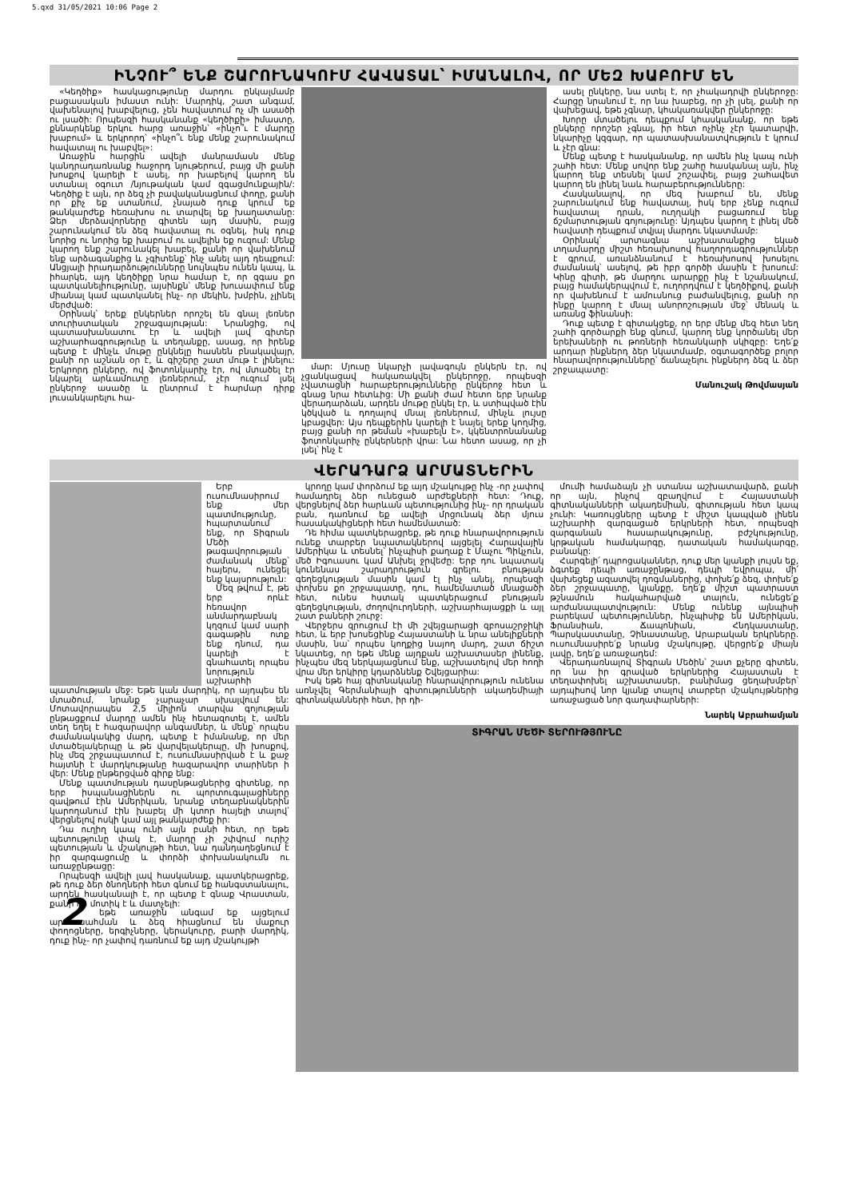5.qxd 31/05/2021 10:06 Page 2
ԻՆՉՈՒ՞ ԵՆՔ ՇԱՐՈՒՆԱԿՈՒՄ ՀԱՎԱՏԱԼ՝ ԻՄԱՆԱԼՈՎ, ՈՐ ՄԵԶ ԽԱԲՈՒՄ ԵՆ
«Կեղծիք» հասկացությունը մարդու ընկալմամբ բացասական իմաստ ունի: Մարդիկ, շատ անգամ, վախենալով խաբվելուց, չեն հավատում ոչ մի ասածի ու լսածի: Որպեսզի հասկանանք «կեղծիքի» իմաստը, քննարկենք երկու հարց առաջին՝ «ինչո՞ւ է մարդը խաբում» և երկրորդ՝ «ինչո՞ւ ենք մենք շարունակում հավատալ ու խաբվել»:
Առաջին հարցին ավելի մանրամասն մենք կանդրադառնանք հաջորդ նյութերում, բայց մի քանի խոսքով կարելի է ասել, որ խաբելով կարող են ստանալ օգուտ /նյութական կամ զգացմունքային/: Կեղծիք է այն, որ ձեզ չի բավականացնում փողը, քանի որ քիչ եք ստանում, չնայած դուք կրում եք թանկարժեք հեռախոս ու տարվել եք խաղատանը: Ձեր մերձավորները գիտեն այդ մասին, բայց շարունակում են ձեզ հավատալ ու օգնել, իսկ դուք նորից ու նորից եք խաբում ու ավելին եք ուզում: Մենք կարող ենք շարունակել խաբել, քանի որ վախենում ենք արձագանքից և չգիտենք՝ ինչ անել այդ դեպքում: Անցյալի իրադարձությունները նույնպես ունեն կապ, և իհարկե, այդ կեղծիքը նրա համար է, որ զգաս քո պատկանելիությունը, այսինքն՝ մենք խուսափում ենք միանալ կամ պատկանել ինչ- որ մեկին, խմբին, չլինել մերժված:
Օրինակ՝ երեք ընկերներ որոշել են գնալ լեռներ տուրիստական շրջագայության: Նրանցից, ով պատասխանատու էր և ավելի լավ գիտեր աշխարհագրությունը և տեղանքը, ասաց, որ իրենք պետք է մինչև մութը ընկնելը հասնեն բնակավայր, քանի որ աշնան օր է, և գիշերը շատ մութ է լինելու: Երկրորդ ընկերը, ով ֆոտոնկարիչ էր, ով մտածել էր նկարել արևամուտը լեռներում, չէր ուզում լսել ընկերոջ ասածը և ընտրում է հարմար դիրք լուսանկարելու հա-
մար: Մյուսը նկարչի լավագույն ընկերն էր, ով չցանկացավ հակառակվել ընկերոջը, որպեսզի չվատացնի հարաբերությունները ընկերոջ հետ և գնաց նրա հետևից: Մի քանի ժամ հետո երբ նրանք վերադարձան, արդեն մութը ընկել էր, և ստիպված էին կծկված և դողալով մնալ լեռներում, մինչև լույսը կբացվեր: Այս դեպքերին կարելի է նայել երեք կողմից, բայց քանի որ թեման «խաբելն է», կկենտրոնանանք ֆոտոնկարիչ ընկերների վրա: Նա հետո ասաց, որ չի լսել՝ ինչ է
ասել ընկերը, նա ստել է, որ չհակադրվի ընկերոջը: Հարցը նրանում է, որ նա խաբեց, որ չի լսել, քանի որ վախեցավ, եթե չգնար, կհակառակվեր ընկերոջը:
Խորը մտածելու դեպքում կհասկանանք, որ եթե ընկերը որոշեր չգնալ, իր հետ ոչինչ չէր կատարվի, նկարիչը կզգար, որ պատասխանատվություն է կրում և չէր գնա:
Մենք պետք է հասկանանք, որ ամեն ինչ կապ ունի շահի հետ: Մենք սովոր ենք շահը հասկանալ այն, ինչ կարող ենք տեսնել կամ շոշափել, բայց շահավետ կարող են լինել նաև հարաբերությունները:
Հասկանալով, որ մեզ խաբում են, մենք շարունակում ենք հավատալ, իսկ երբ չենք ուզում հավատալ դրան, ուղղակի բացառում ենք ճշմարտության գոյությունը: Այդպես կարող է լինել մեծ հավատի դեպքում տվյալ մարդու նկատմամբ:
Օրինակ՝ արտագնա աշխատանքից եկած տղամարդը միշտ հեռախոսով հաղորդագրություններ է գրում, առանձնանում է հեռախոսով խոսելու ժամանակ՝ ասելով, թե իբր գործի մասին է խոսում: Կինը գիտի, թե մարդու արարքը ինչ է նշանակում, բայց համակերպվում է, ուղորդվում է կեղծիքով, քանի որ վախենում է ամուսնուց բաժանվելուց, քանի որ ինքը կարող է մնալ անորոշության մեջ՝ մենակ և առանց ֆինանսի:
Դուք պետք է գիտակցեք, որ երբ մենք մեզ հետ նեղ շահի գործարքի ենք գնում, կարող ենք կործանել մեր երեխաների ու թոռների հեռանկարի սկիզբը: Եղե՛ք արդար ինքներդ ձեր նկատմամբ, օգտագործեք բոլոր հնարավորությունները՝ ճանաչելու ինքներդ ձեզ և ձեր շրջապատը:
Մանուշակ Թովմասյան
ՎԵՐԱԴԱՐՁ ԱՐՄԱՏՆԵՐԻՆ
Երբ ուսումնասիրում ենք մեր պատմությունը, հպարտանում ենք, որ Տիգրան Մեծի թագավորության ժամանակ մենք՝ հայերս, ունեցել ենք կայսրություն:
Մեզ թվում է, թե երբ որևէ հեռավոր անմարդաբնակ կղզում կամ սարի գագաթին ոտք ենք դնում, դա կարելի է գնահատել որպես նորություն աշխարհի պատմության մեջ: Եթե կան մարդիկ, որ այդպես են մտածում, նրանք չարաչար սխալվում են: Մոտավորապես 2,5 միլիոն տարվա գոյության ընթացքում մարդը ամեն ինչ հետազոտել է, ամեն տեղ եղել է հազարավոր անգամներ, և մենք՝ որպես ժամանակակից մարդ, պետք է իմանանք, որ մեր մտածելակերպը և թե վարվելակերպը, մի խոսքով, ինչ մեզ շրջապատում է, ուսումնասիրված է և քաջ հայտնի է մարդկությանը հազարավոր տարիներ ի վեր: Մենք ընթերցված գիրք ենք:
Մենք պատմության դասընթացներից գիտենք, որ երբ իսպանացիներն ու պորտուգալացիները զավթում էին Ամերիկան, նրանք տեղաբնակներին կարողանում էին խաբել մի կտոր հայելի տալով՝ վերցնելով ոսկի կամ այլ թանկարժեք իր:
Դա ուղիղ կապ ունի այն բանի հետ, որ եթե պետությունը փակ է, մարդը չի շփվում ուրիշ պետության և մշակույթի հետ, նա դանդաղեցնում է իր զարգացումը և փորձի փոխանակումն ու առաջընթացը:
Որպեսզի ավելի լավ հասկանաք, պատկերացրեք, թե դուք ձեր ծնողների հետ գնում եք հանգստանալու, արդեն հասկանալի է, որ պետք է գնաք Վրաստան, քանի որ մոտիկ է և մատչելի:
2 եթե առաջին անգամ եք այցելում արտասահման և ձեզ հիացնում են մաքուր փողոցները, երգիչները, կերակուրը, բարի մարդիկ, դուք ինչ- որ չափով դառնում եք այդ մշակույթի
կրողը կամ փորձում եք այդ մշակույթը ինչ -որ չափով համադրել ձեր ունեցած արժեքների հետ: Դուք, վերցնելով ձեր հարևան պետությունից ինչ- որ դրական բան, դառնում եք ավելի մրցունակ ձեր մյուս հասակակիցների հետ համեմատած:
Դե հիմա պատկերացրեք, թե դուք հնարավորություն ունեք տարբեր նպատակներով այցելել Հարավային Ամերիկա և տեսնել՝ ինչպիսի քաղաք է Մաչու Պիկչուն, մեծ Իգուասու կամ Անխել ջրվեժը: Երբ դու նպատակ կունենաս շարադրություն գրելու բնության գեղեցկության մասին կամ էլ ինչ անել, որպեսզի փոխես քո շրջապատը, դու, համեմատած մնացածի հետ, ունես հստակ պատկերացում բնության գեղեցկության, ժողովուրդների, աշխարհայացքի և այլ շատ բաների շուրջ:
Վերջերս զրուցում էի մի շվեյցարացի զբոսաշրջիկի հետ, և երբ խոսեցինք Հայաստանի և նրա անելիքների մասին, նա՝ որպես կողքից նայող մարդ, շատ ճիշտ նկատեց, որ եթե մենք այդքան աշխատասեր լինենք, ինչպես մեզ ներկայացնում ենք, աշխատելով մեր հողի վրա մեր երկիրը կդարձնենք Շվեյցարիա:
Իսկ եթե հայ գիտնականը հնարավորություն ունենա առնչվել Գերմանիայի գիտությունների ակադեմիայի գիտնականների հետ, իր դի-
մումի համաձայն չի ստանա աշխատավարձ, քանի որ այն, ինչով զբաղվում է Հայաստանի գիտնականների ակադեմիան, գիտության հետ կապ չունի: Կառույցները պետք է միշտ կապված լինեն աշխարհի զարգացած երկրների հետ, որպեսզի զարգանան հասարակությունը, բժշկությունը, կրթական համակարգը, դատական համակարգը, բանակը:
Հարգելի՛ դպրոցականներ, դուք մեր կյանքի լույսն եք, ձգտեք դեպի առաջընթաց, դեպի Եվրոպա, մի՛ վախեցեք ազատվել դոգմաներից, փոխե՛ք ձեզ, փոխե՛ք ձեր շրջապատը, կյանքը, եղե՛ք միշտ պատրաստ թշնամուն հակահարված տալուն, ունեցե՛ք արժանապատվություն: Մենք ունենք այնպիսի բարեկամ պետություններ, ինչպիսիք են Ամերիկան, Ֆրանսիան, Ճապոնիան, Հնդկաստանը, Պարսկաստանը, Չինաստանը, Արաբական երկրները. ուսումնասիրե՛ք նրանց մշակույթը, վերցրե՛ք միայն լավը, եղե՛ք առաջադեմ:
Վերադառնալով Տիգրան Մեծին՝ շատ քչերը գիտեն, որ նա իր գրաված երկրներից Հայաստան է տեղափոխել աշխատասեր, բանիմաց ցեղախմբեր՝ այդպիսով նոր կյանք տալով տարբեր մշակույթներից առաջացած նոր գաղափարների:
Նարեկ Աբրահամյան
ՏԻԳՐԱՆ ՄԵԾԻ ՏԵՐՈՒԹՅՈՒՆԸ